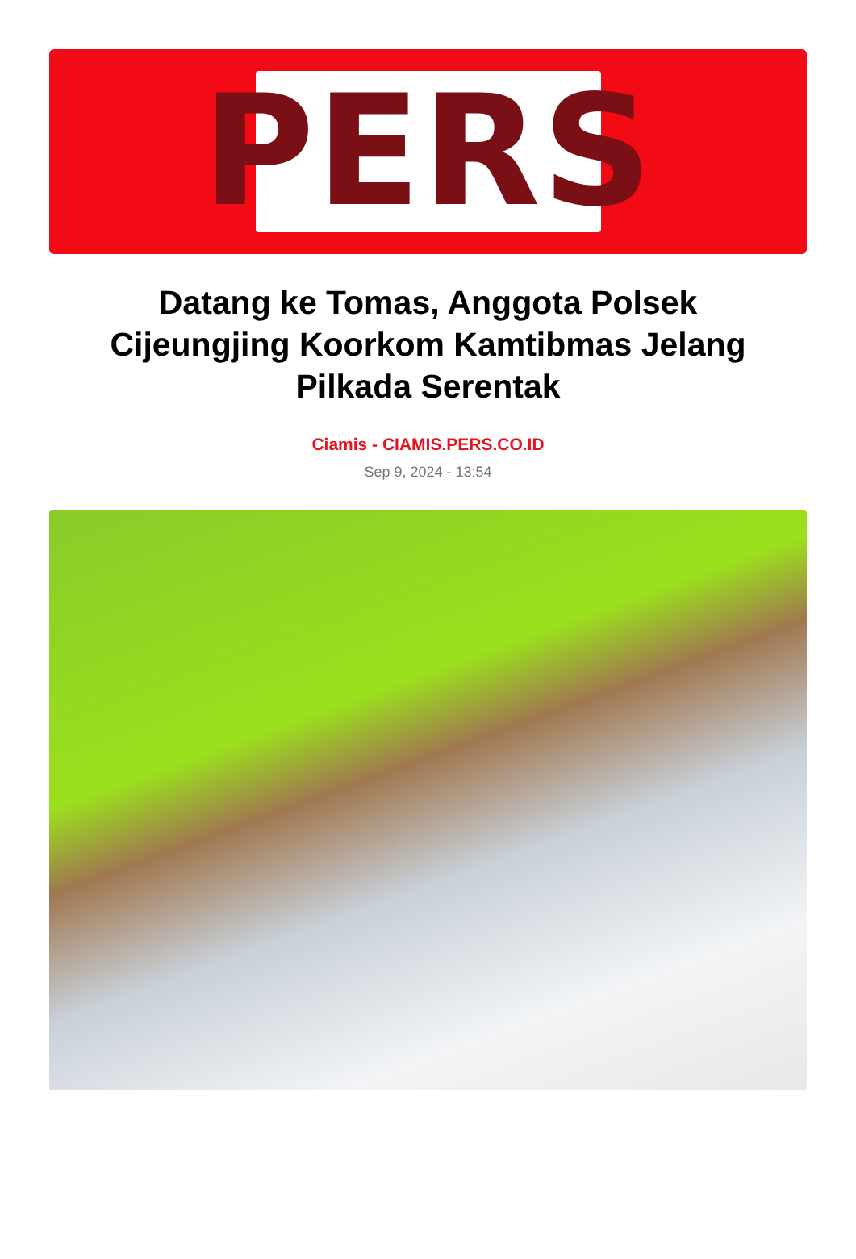PERS
Datang ke Tomas, Anggota Polsek Cijeungjing Koorkom Kamtibmas Jelang Pilkada Serentak
Ciamis - CIAMIS.PERS.CO.ID
Sep 9, 2024 - 13:54